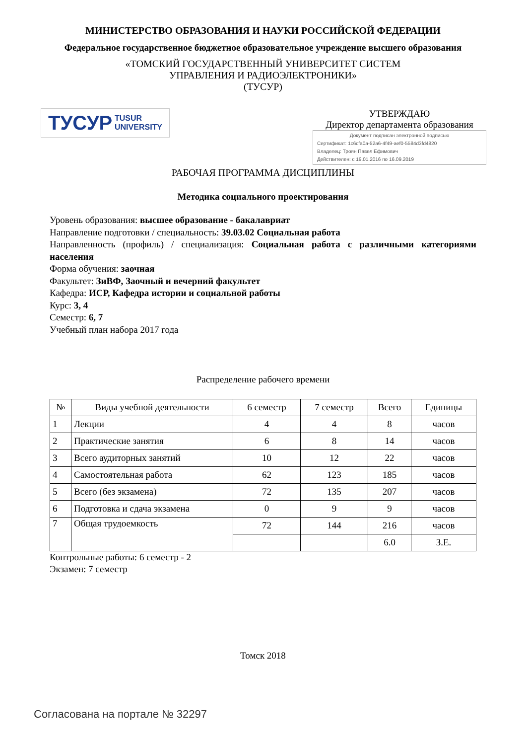МИНИСТЕРСТВО ОБРАЗОВАНИЯ И НАУКИ РОССИЙСКОЙ ФЕДЕРАЦИИ
Федеральное государственное бюджетное образовательное учреждение высшего образования
«ТОМСКИЙ ГОСУДАРСТВЕННЫЙ УНИВЕРСИТЕТ СИСТЕМ
УПРАВЛЕНИЯ И РАДИОЭЛЕКТРОНИКИ»
(ТУСУР)
ТУСУР TUSUR
UNIVERSITY
УТВЕРЖДАЮ
Директор департамента образования
Документ подписан электронной подписью
Сертификат: 1c6cfa0a-52a6-4f49-aef0-5584d3fd4820
Владелец: Троян Павел Ефимович
Действителен: с 19.01.2016 по 16.09.2019
РАБОЧАЯ ПРОГРАММА ДИСЦИПЛИНЫ
Методика социального проектирования
Уровень образования: высшее образование - бакалавриат
Направление подготовки / специальность: 39.03.02 Социальная работа
Направленность (профиль) / специализация: Социальная работа с различными категориями населения
Форма обучения: заочная
Факультет: ЗиВФ, Заочный и вечерний факультет
Кафедра: ИСР, Кафедра истории и социальной работы
Курс: 3, 4
Семестр: 6, 7
Учебный план набора 2017 года
Распределение рабочего времени
| № | Виды учебной деятельности | 6 семестр | 7 семестр | Всего | Единицы |
| --- | --- | --- | --- | --- | --- |
| 1 | Лекции | 4 | 4 | 8 | часов |
| 2 | Практические занятия | 6 | 8 | 14 | часов |
| 3 | Всего аудиторных занятий | 10 | 12 | 22 | часов |
| 4 | Самостоятельная работа | 62 | 123 | 185 | часов |
| 5 | Всего (без экзамена) | 72 | 135 | 207 | часов |
| 6 | Подготовка и сдача экзамена | 0 | 9 | 9 | часов |
| 7 | Общая трудоемкость | 72 | 144 | 216 | часов |
| | | | | 6.0 | З.Е. |
Контрольные работы: 6 семестр - 2
Экзамен: 7 семестр
Томск 2018
Согласована на портале № 32297